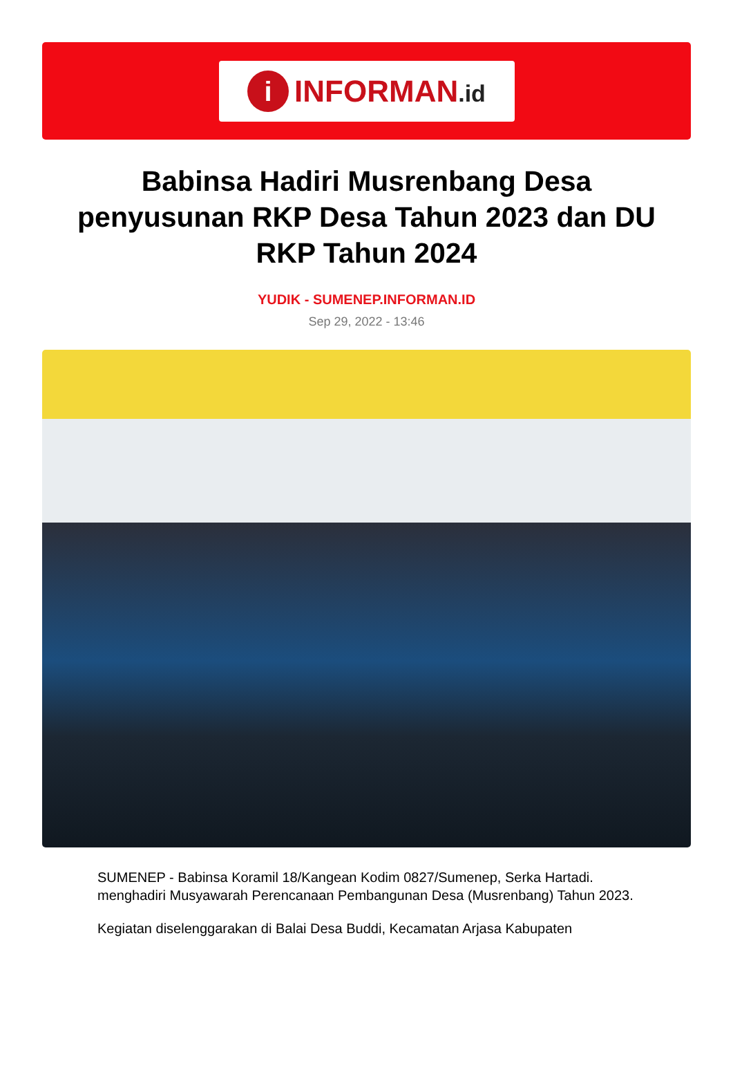i
INFORMAN.id
Babinsa Hadiri Musrenbang Desa penyusunan RKP Desa Tahun 2023 dan DU RKP Tahun 2024
YUDIK - SUMENEP.INFORMAN.ID
Sep 29, 2022 - 13:46
SUMENEP - Babinsa Koramil 18/Kangean Kodim 0827/Sumenep, Serka Hartadi. menghadiri Musyawarah Perencanaan Pembangunan Desa (Musrenbang) Tahun 2023.
Kegiatan diselenggarakan di Balai Desa Buddi, Kecamatan Arjasa Kabupaten